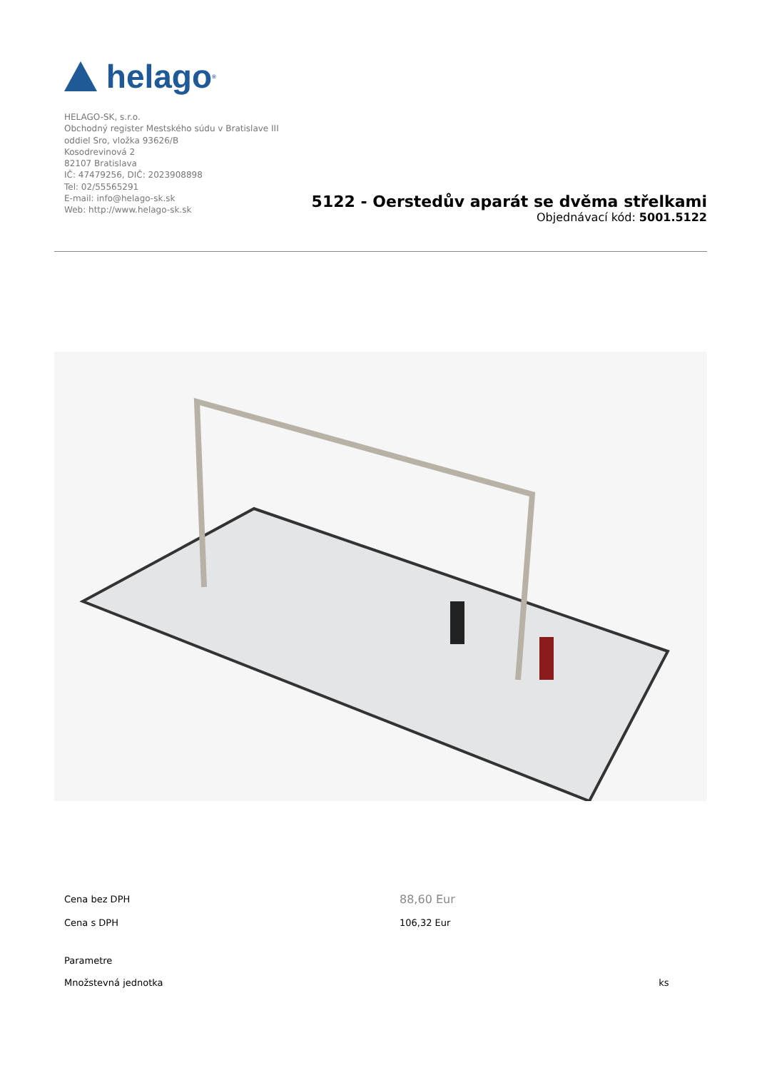helago<sup>®</sup>
HELAGO-SK, s.r.o.
Obchodný register Mestského súdu v Bratislave III
oddiel Sro, vložka 93626/B
Kosodrevinová 2
82107 Bratislava
IČ: 47479256, DIČ: 2023908898
Tel: 02/55565291
E-mail: info@helago-sk.sk
Web: http://www.helago-sk.sk
5122 - Oerstedův aparát se dvěma střelkami
Objednávací kód: 5001.5122
| Cena bez DPH | 88,60 Eur | |
| Cena s DPH | 106,32 Eur | |
| Parametre | | |
| Množstevná jednotka | | ks |